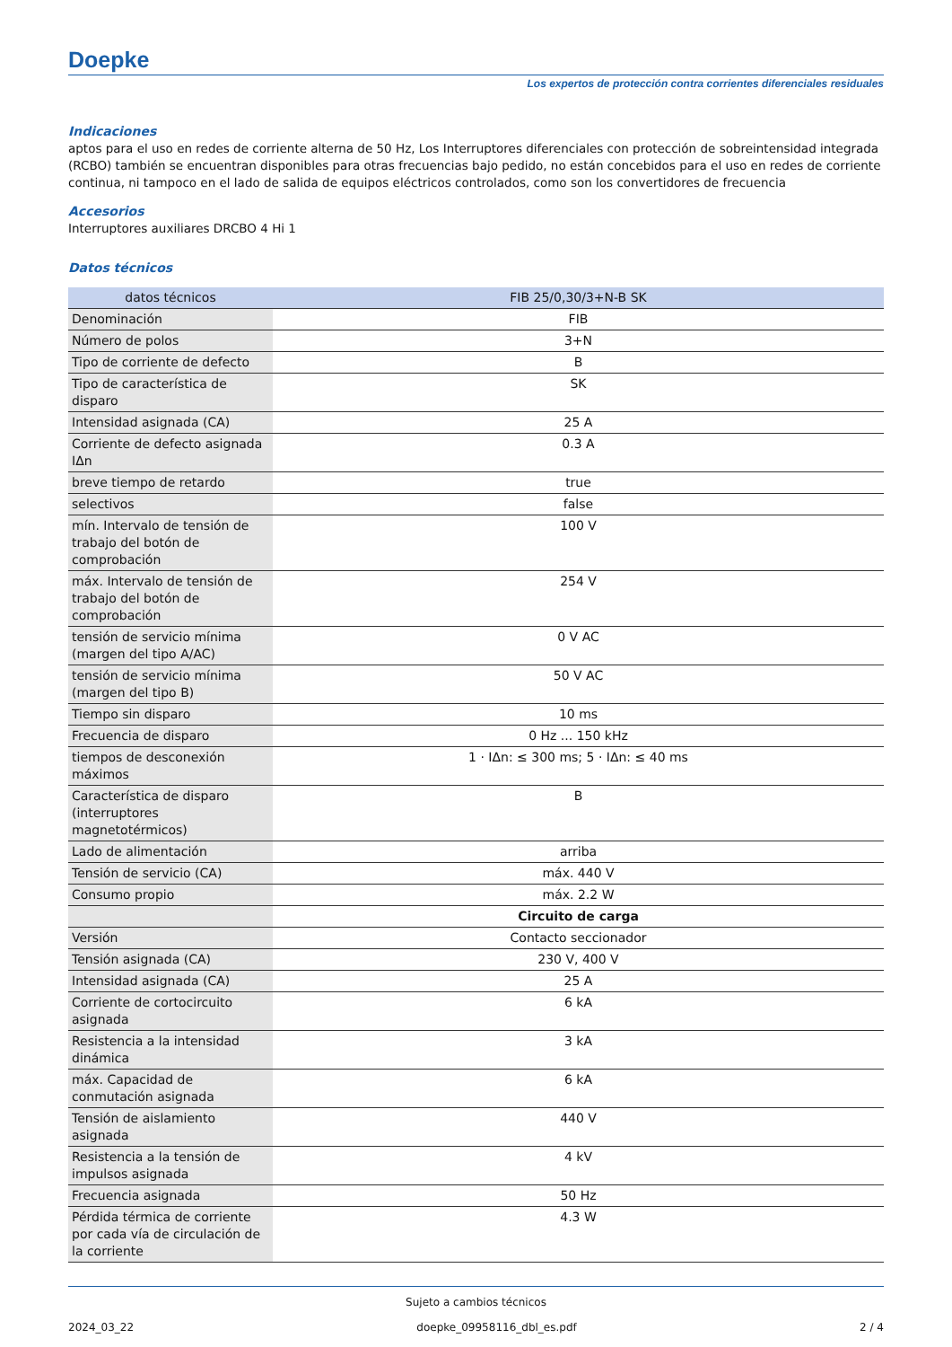Doepke
Los expertos de protección contra corrientes diferenciales residuales
Indicaciones
aptos para el uso en redes de corriente alterna de 50 Hz, Los Interruptores diferenciales con protección de sobreintensidad integrada (RCBO) también se encuentran disponibles para otras frecuencias bajo pedido, no están concebidos para el uso en redes de corriente continua, ni tampoco en el lado de salida de equipos eléctricos controlados, como son los convertidores de frecuencia
Accesorios
Interruptores auxiliares DRCBO 4 Hi 1
Datos técnicos
| datos técnicos | FIB 25/0,30/3+N-B SK |
| --- | --- |
| Denominación | FIB |
| Número de polos | 3+N |
| Tipo de corriente de defecto | B |
| Tipo de característica de disparo | SK |
| Intensidad asignada (CA) | 25 A |
| Corriente de defecto asignada IΔn | 0.3 A |
| breve tiempo de retardo | true |
| selectivos | false |
| mín. Intervalo de tensión de trabajo del botón de comprobación | 100 V |
| máx. Intervalo de tensión de trabajo del botón de comprobación | 254 V |
| tensión de servicio mínima (margen del tipo A/AC) | 0 V AC |
| tensión de servicio mínima (margen del tipo B) | 50 V AC |
| Tiempo sin disparo | 10 ms |
| Frecuencia de disparo | 0 Hz ... 150 kHz |
| tiempos de desconexión máximos | 1 · IΔn: ≤ 300 ms; 5 · IΔn: ≤ 40 ms |
| Característica de disparo (interruptores magnetotérmicos) | B |
| Lado de alimentación | arriba |
| Tensión de servicio (CA) | máx. 440 V |
| Consumo propio | máx. 2.2 W |
| | Circuito de carga |
| Versión | Contacto seccionador |
| Tensión asignada (CA) | 230 V, 400 V |
| Intensidad asignada (CA) | 25 A |
| Corriente de cortocircuito asignada | 6 kA |
| Resistencia a la intensidad dinámica | 3 kA |
| máx. Capacidad de conmutación asignada | 6 kA |
| Tensión de aislamiento asignada | 440 V |
| Resistencia a la tensión de impulsos asignada | 4 kV |
| Frecuencia asignada | 50 Hz |
| Pérdida térmica de corriente por cada vía de circulación de la corriente | 4.3 W |
Sujeto a cambios técnicos
2024_03_22 doepke_09958116_dbl_es.pdf 2 / 4